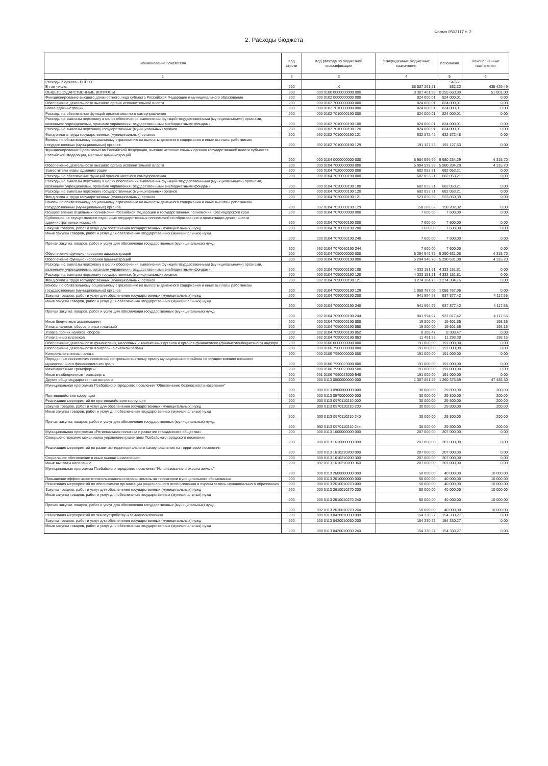Форма 0503117 с. 2
2. Расходы бюджета
| Наименование показателя | Код строки | Код расхода по бюджетной классификации | Утвержденные бюджетные назначения | Исполнено | Неисполненные назначения |
| --- | --- | --- | --- | --- | --- |
| 1 | 2 | 3 | 4 | 5 | 6 |
| Расходы бюджета - ВСЕГО В том числе: | 200 | X | 55 087 291,81 | 54 651 862,32 | 435 429,49 |
| ОБЩЕГОСУДАРСТВЕННЫЕ ВОПРОСЫ | 200 | 000 0100 0000000000 000 | 8 307 461,99 | 8 255 660,99 | 51 801,00 |
| Функционирование высшего должностного лица субъекта Российской Федерации и муниципального образования | 200 | 000 0102 0000000000 000 | 824 000,01 | 824 000,01 | 0,00 |
| Обеспечение деятельности высшего органа исполнительной власти | 200 | 000 0102 7000000000 000 | 824 000,01 | 824 000,01 | 0,00 |
| Глава администрации | 200 | 000 0102 7010000000 000 | 824 000,01 | 824 000,01 | 0,00 |
| Расходы на обеспечение функций органов местного самоуправления | 200 | 000 0102 7010000190 000 | 824 000,01 | 824 000,01 | 0,00 |
| Расходы на выплаты персоналу в целях обеспечения выполнения функций государственными (муниципальными) органами, казенными учреждениями, органами управления государственными внебюджетными фондами | 200 | 000 0102 7010000190 100 | 824 000,01 | 824 000,01 | 0,00 |
| Расходы на выплаты персоналу государственных (муниципальных) органов | 200 | 000 0102 7010000190 120 | 824 000,01 | 824 000,01 | 0,00 |
| Фонд оплаты труда государственных (муниципальных) органов | 200 | 992 0102 7010000190 121 | 632 872,48 | 632 872,48 | 0,00 |
| Взносы по обязательному социальному страхованию на выплаты денежного содержания и иные выплаты работникам государственных (муниципальных) органов | 200 | 992 0102 7010000190 129 | 191 127,53 | 191 127,53 | 0,00 |
| Функционирование Правительства Российской Федерации, высших исполнительных органов государственной власти субъектов Российской Федерации, местных администраций | 200 | 000 0104 0000000000 000 | 5 984 599,99 | 5 980 284,29 | 4 315,70 |
| Обеспечение деятельности высшего органа исполнительной власти | 200 | 000 0104 7000000000 000 | 5 984 599,99 | 5 980 284,29 | 4 315,70 |
| Заместители главы администрации | 200 | 000 0104 7020000000 000 | 682 053,21 | 682 053,21 | 0,00 |
| Расходы на обеспечение функций органов местного самоуправления | 200 | 000 0104 7020000190 000 | 682 053,21 | 682 053,21 | 0,00 |
| Расходы на выплаты персоналу в целях обеспечения выполнения функций государственными (муниципальными) органами, казенными учреждениями, органами управления государственными внебюджетными фондами | 200 | 000 0104 7020000190 100 | 682 053,21 | 682 053,21 | 0,00 |
| Расходы на выплаты персоналу государственных (муниципальных) органов | 200 | 000 0104 7020000190 120 | 682 053,21 | 682 053,21 | 0,00 |
| Фонд оплаты труда государственных (муниципальных) органов | 200 | 992 0104 7020000190 121 | 523 850,39 | 523 850,39 | 0,00 |
| Взносы по обязательному социальному страхованию на выплаты денежного содержания и иные выплаты работникам государственных (муниципальных) органов | 200 | 992 0104 7020000190 129 | 158 202,82 | 158 202,82 | 0,00 |
| Осуществление отдельных полномочий Российской Федерации и государственных полномочий Краснодарского края | 200 | 000 0104 7070000000 000 | 7 600,00 | 7 600,00 | 0,00 |
| Субвенции на осуществление отдельных государственных полномочий по образованию и организации деятельности административных комиссий | 200 | 000 0104 7070060190 000 | 7 600,00 | 7 600,00 | 0,00 |
| Закупка товаров, работ и услуг для обеспечения государственных (муниципальных) нужд | 200 | 000 0104 7070060190 200 | 7 600,00 | 7 600,00 | 0,00 |
| Иные закупки товаров, работ и услуг для обеспечения государственных (муниципальных) нужд | 200 | 000 0104 7070060190 240 | 7 600,00 | 7 600,00 | 0,00 |
| Прочая закупка товаров, работ и услуг для обеспечения государственных (муниципальных) нужд | 200 | 992 0104 7070060190 244 | 7 600,00 | 7 600,00 | 0,00 |
| Обеспечение функционирования администраций | 200 | 000 0104 7090000000 000 | 5 294 946,78 | 5 290 631,08 | 4 315,70 |
| Обеспечение функционирования администраций | 200 | 000 0104 7090000190 000 | 5 294 946,78 | 5 290 631,08 | 4 315,70 |
| Расходы на выплаты персоналу в целях обеспечения выполнения функций государственными (муниципальными) органами, казенными учреждениями, органами управления государственными внебюджетными фондами | 200 | 000 0104 7090000190 100 | 4 333 151,81 | 4 333 151,81 | 0,00 |
| Расходы на выплаты персоналу государственных (муниципальных) органов | 200 | 000 0104 7090000190 120 | 4 333 151,81 | 4 333 151,81 | 0,00 |
| Фонд оплаты труда государственных (муниципальных) органов | 200 | 992 0104 7090000190 121 | 3 274 384,75 | 3 274 384,75 | 0,00 |
| Взносы по обязательному социальному страхованию на выплаты денежного содержания и иные выплаты работникам государственных (муниципальных) органов | 200 | 992 0104 7090000190 129 | 1 058 767,06 | 1 058 767,06 | 0,00 |
| Закупка товаров, работ и услуг для обеспечения государственных (муниципальных) нужд | 200 | 000 0104 7090000190 200 | 941 994,97 | 937 877,42 | 4 117,55 |
| Иные закупки товаров, работ и услуг для обеспечения государственных (муниципальных) нужд | 200 | 000 0104 7090000190 240 | 941 994,97 | 937 877,42 | 4 117,55 |
| Прочая закупка товаров, работ и услуг для обеспечения государственных (муниципальных) нужд | 200 | 992 0104 7090000190 244 | 941 994,97 | 937 877,42 | 4 117,55 |
| Иные бюджетные ассигнования | 200 | 000 0104 7090000190 800 | 19 800,00 | 19 601,85 | 198,15 |
| Уплата налогов, сборов и иных платежей | 200 | 000 0104 7090000190 850 | 19 800,00 | 19 601,85 | 198,15 |
| Уплата прочих налогов, сборов | 200 | 992 0104 7090000190 852 | 8 308,47 | 8 308,47 | 0,00 |
| Уплата иных платежей | 200 | 992 0104 7090000190 853 | 11 491,53 | 11 293,38 | 198,15 |
| Обеспечение деятельности финансовых, налоговых и таможенных органов и органов финансового (финансово-бюджетного) надзора | 200 | 000 0106 0000000000 000 | 191 000,00 | 191 000,00 | 0,00 |
| Обеспечение деятельности Контрольно-счетной палаты | 200 | 000 0106 7900000000 000 | 191 000,00 | 191 000,00 | 0,00 |
| Контрольно-счетная палата | 200 | 000 0106 7990000000 000 | 191 000,00 | 191 000,00 | 0,00 |
| Переданные полномочия поселений контрольно-счетному органу муниципального района по осуществлению внешнего муниципального финансового контроля | 200 | 000 0106 7990023000 000 | 191 000,00 | 191 000,00 | 0,00 |
| Межбюджетные трансферты | 200 | 000 0106 7990023000 500 | 191 000,00 | 191 000,00 | 0,00 |
| Иные межбюджетные трансферты | 200 | 991 0106 7990023000 540 | 191 000,00 | 191 000,00 | 0,00 |
| Другие общегосударственные вопросы | 200 | 000 0113 0000000000 000 | 1 307 861,99 | 1 260 376,69 | 47 485,30 |
| Муниципальная программа Псебайского городского поселения "Обеспечение безопасности населения" | 200 | 000 0113 0900000000 000 | 30 000,00 | 29 800,00 | 200,00 |
| Противодействие коррупции | 200 | 000 0113 0970000000 000 | 30 000,00 | 29 800,00 | 200,00 |
| Реализация мероприятий по противодействию коррупции | 200 | 000 0113 0970110210 000 | 30 000,00 | 29 800,00 | 200,00 |
| Закупка товаров, работ и услуг для обеспечения государственных (муниципальных) нужд | 200 | 000 0113 0970110210 200 | 30 000,00 | 29 800,00 | 200,00 |
| Иные закупки товаров, работ и услуг для обеспечения государственных (муниципальных) нужд | 200 | 000 0113 0970110210 240 | 30 000,00 | 29 800,00 | 200,00 |
| Прочая закупка товаров, работ и услуг для обеспечения государственных (муниципальных) нужд | 200 | 992 0113 0970110210 244 | 30 000,00 | 29 800,00 | 200,00 |
| Муниципальная программа «Региональная политика и развитие гражданского общества» | 200 | 000 0113 1600000000 000 | 207 000,00 | 207 000,00 | 0,00 |
| Совершенствование механизмов управления развитием Псебайского городского поселения | 200 | 000 0113 1610000000 000 | 207 000,00 | 207 000,00 | 0,00 |
| Реализация мероприятий по развитию территориального самоуправления на территории поселения | 200 | 000 0113 1610210200 000 | 207 000,00 | 207 000,00 | 0,00 |
| Социальное обеспечение и иные выплаты населению | 200 | 000 0113 1610210200 300 | 207 000,00 | 207 000,00 | 0,00 |
| Иные выплаты населению | 200 | 992 0113 1610210200 360 | 207 000,00 | 207 000,00 | 0,00 |
| Муниципальная программа Псебайского городского поселения "Использование и охрана земель" | 200 | 000 0113 2600000000 000 | 50 000,00 | 40 000,00 | 10 000,00 |
| Повышение эффективности использования и охраны земель на территории муниципального образования | 200 | 000 0113 2610000000 000 | 50 000,00 | 40 000,00 | 10 000,00 |
| Реализация мероприятий по обеспечению организации рационального использования и охраны земель муниципального образования | 200 | 000 0113 2610010270 000 | 50 000,00 | 40 000,00 | 10 000,00 |
| Закупка товаров, работ и услуг для обеспечения государственных (муниципальных) нужд | 200 | 000 0113 2610010270 200 | 50 000,00 | 40 000,00 | 10 000,00 |
| Иные закупки товаров, работ и услуг для обеспечения государственных (муниципальных) нужд | 200 | 000 0113 2610010270 240 | 50 000,00 | 40 000,00 | 10 000,00 |
| Прочая закупка товаров, работ и услуг для обеспечения государственных (муниципальных) нужд | 200 | 992 0113 2610010270 244 | 50 000,00 | 40 000,00 | 10 000,00 |
| Реализация мероприятий по землеустройству и землепользованию | 200 | 000 0113 8420010030 000 | 154 330,27 | 154 330,27 | 0,00 |
| Закупка товаров, работ и услуг для обеспечения государственных (муниципальных) нужд | 200 | 000 0113 8420010030 200 | 154 330,27 | 154 330,27 | 0,00 |
| Иные закупки товаров, работ и услуг для обеспечения государственных (муниципальных) нужд | 200 | 000 0113 8420010030 240 | 154 330,27 | 154 330,27 | 0,00 |